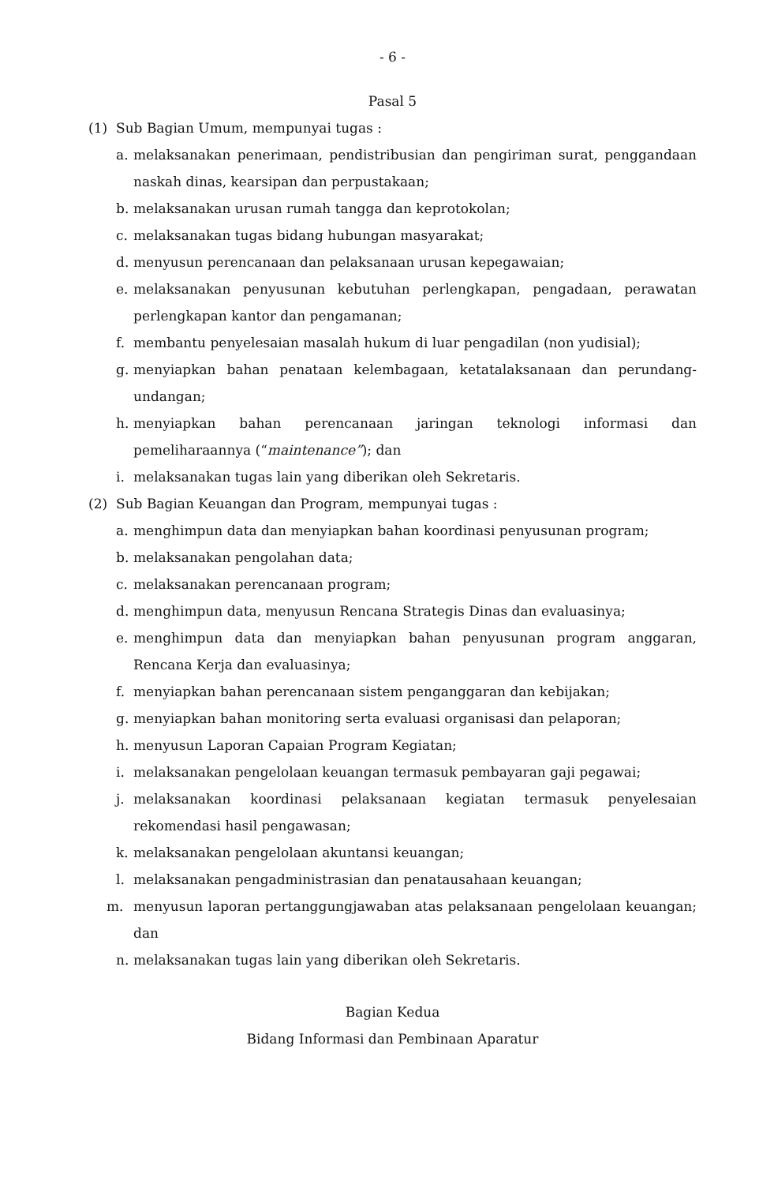- 6 -
Pasal 5
(1) Sub Bagian Umum, mempunyai tugas :
a. melaksanakan penerimaan, pendistribusian dan pengiriman surat, penggandaan naskah dinas, kearsipan dan perpustakaan;
b. melaksanakan urusan rumah tangga dan keprotokolan;
c. melaksanakan tugas bidang hubungan masyarakat;
d. menyusun perencanaan dan pelaksanaan urusan kepegawaian;
e. melaksanakan penyusunan kebutuhan perlengkapan, pengadaan, perawatan perlengkapan kantor dan pengamanan;
f. membantu penyelesaian masalah hukum di luar pengadilan (non yudisial);
g. menyiapkan bahan penataan kelembagaan, ketatalaksanaan dan perundang-undangan;
h. menyiapkan bahan perencanaan jaringan teknologi informasi dan pemeliharaannya (“maintenance”); dan
i. melaksanakan tugas lain yang diberikan oleh Sekretaris.
(2) Sub Bagian Keuangan dan Program, mempunyai tugas :
a. menghimpun data dan menyiapkan bahan koordinasi penyusunan program;
b. melaksanakan pengolahan data;
c. melaksanakan perencanaan program;
d. menghimpun data, menyusun Rencana Strategis Dinas dan evaluasinya;
e. menghimpun data dan menyiapkan bahan penyusunan program anggaran, Rencana Kerja dan evaluasinya;
f. menyiapkan bahan perencanaan sistem penganggaran dan kebijakan;
g. menyiapkan bahan monitoring serta evaluasi organisasi dan pelaporan;
h. menyusun Laporan Capaian Program Kegiatan;
i. melaksanakan pengelolaan keuangan termasuk pembayaran gaji pegawai;
j. melaksanakan koordinasi pelaksanaan kegiatan termasuk penyelesaian rekomendasi hasil pengawasan;
k. melaksanakan pengelolaan akuntansi keuangan;
l. melaksanakan pengadministrasian dan penatausahaan keuangan;
m. menyusun laporan pertanggungjawaban atas pelaksanaan pengelolaan keuangan; dan
n. melaksanakan tugas lain yang diberikan oleh Sekretaris.
Bagian Kedua
Bidang Informasi dan Pembinaan Aparatur